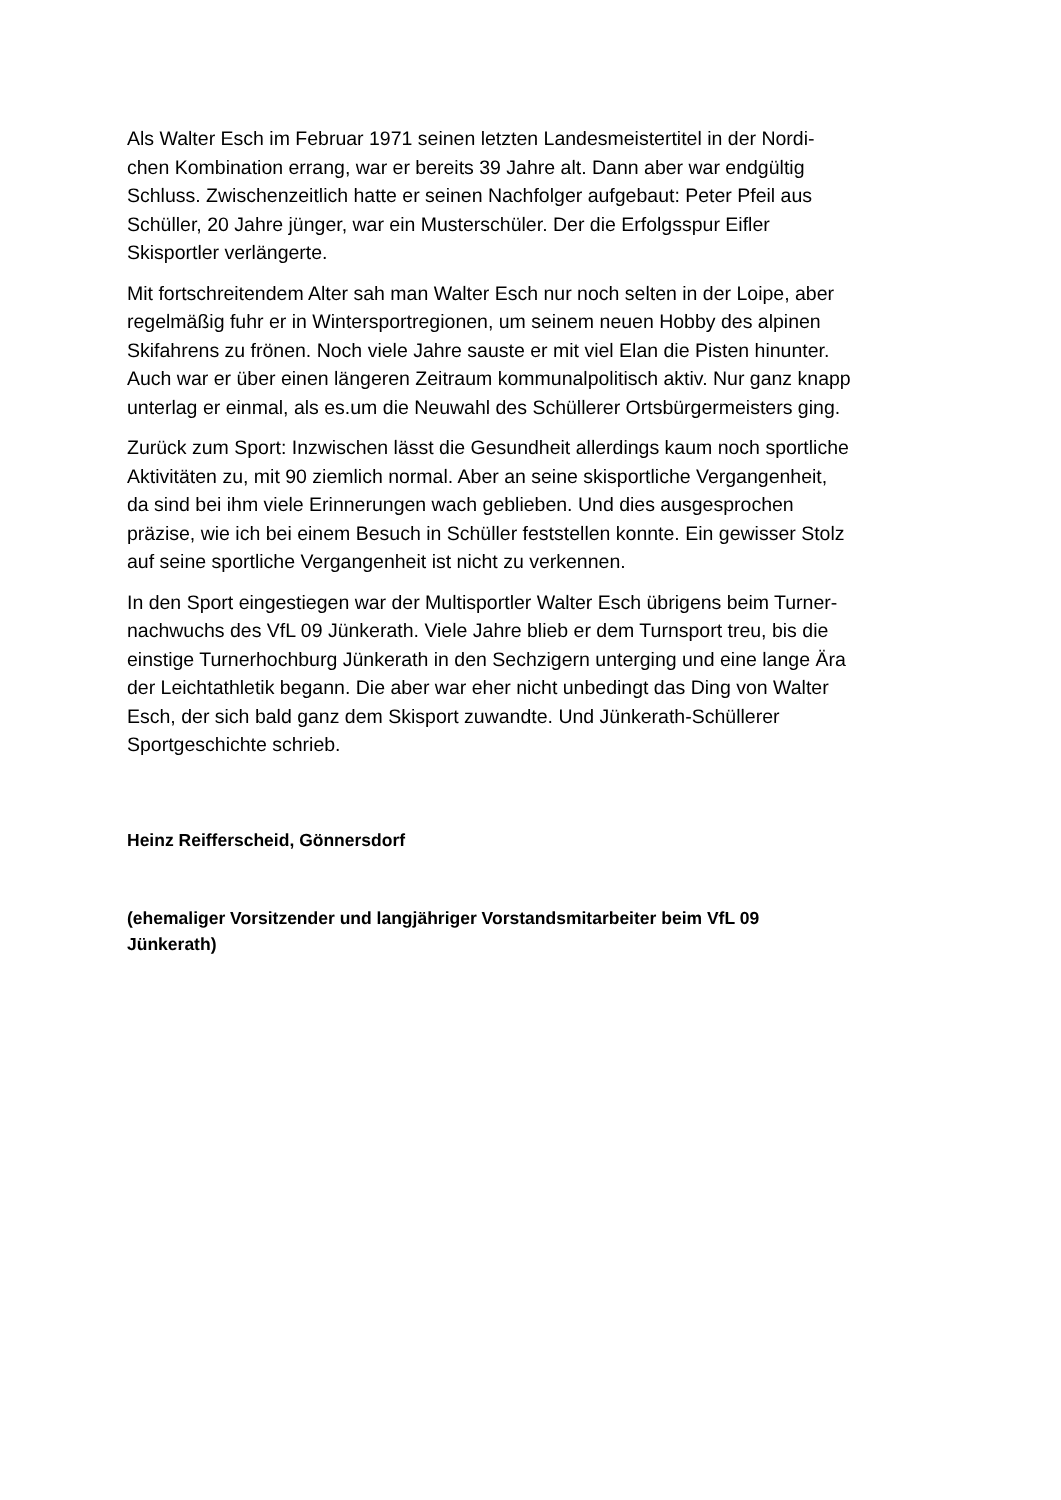Als Walter Esch im Februar 1971 seinen letzten Landesmeistertitel in der Nordi-
chen Kombination errang, war er bereits 39 Jahre alt. Dann aber war endgültig
Schluss. Zwischenzeitlich hatte er seinen Nachfolger aufgebaut: Peter Pfeil aus
Schüller, 20 Jahre jünger, war ein Musterschüler. Der die Erfolgsspur Eifler
Skisportler verlängerte.
Mit fortschreitendem Alter sah man Walter Esch nur noch selten in der Loipe, aber
regelmäßig fuhr er in Wintersportregionen, um seinem neuen Hobby des alpinen
Skifahrens zu frönen. Noch viele Jahre sauste er mit viel Elan die Pisten hinunter.
Auch war er über einen längeren Zeitraum kommunalpolitisch aktiv. Nur ganz knapp
unterlag er einmal, als es.um die Neuwahl des Schüllerer Ortsbürgermeisters ging.
Zurück zum Sport: Inzwischen lässt die Gesundheit allerdings kaum noch sportliche
Aktivitäten zu, mit 90 ziemlich normal. Aber an seine skisportliche Vergangenheit,
da sind bei ihm viele Erinnerungen wach geblieben. Und dies ausgesprochen
präzise, wie ich bei einem Besuch in Schüller feststellen konnte. Ein gewisser Stolz
auf seine sportliche Vergangenheit ist nicht zu verkennen.
In den Sport eingestiegen war der Multisportler Walter Esch übrigens beim Turner-
nachwuchs des VfL 09 Jünkerath. Viele Jahre blieb er dem Turnsport treu, bis die
einstige Turnerhochburg Jünkerath in den Sechzigern unterging und eine lange Ära
der Leichtathletik begann. Die aber war eher nicht unbedingt das Ding von Walter
Esch, der sich bald ganz dem Skisport zuwandte. Und Jünkerath-Schüllerer
Sportgeschichte schrieb.
Heinz Reifferscheid, Gönnersdorf
(ehemaliger Vorsitzender und langjähriger Vorstandsmitarbeiter beim VfL 09
Jünkerath)